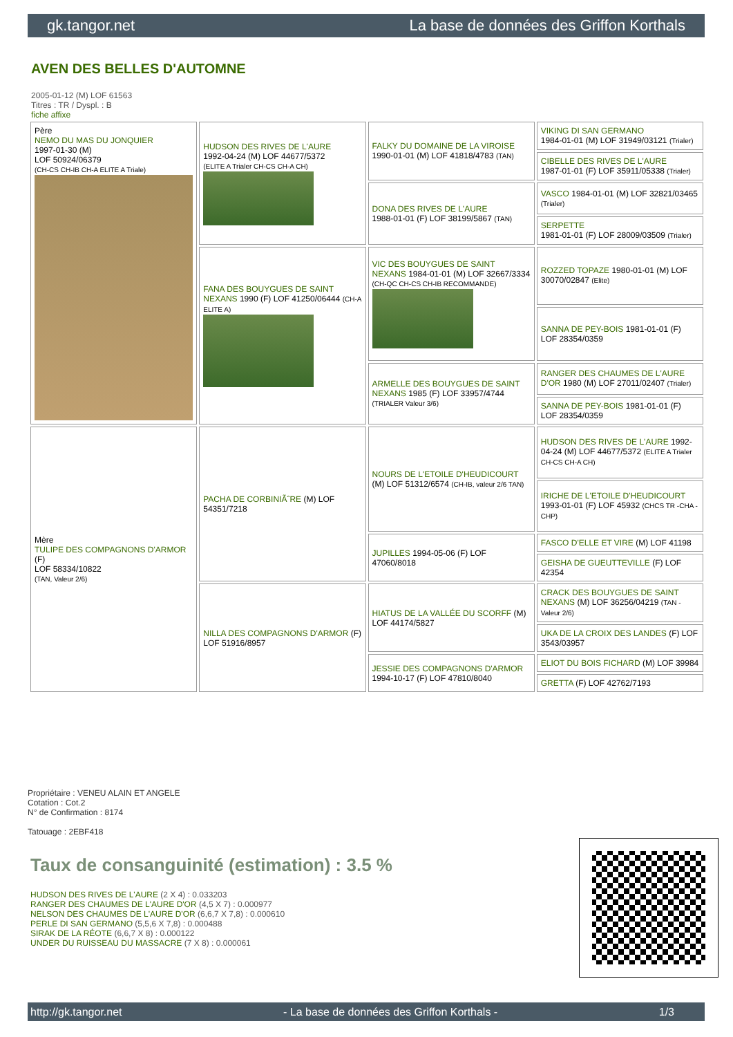gk.tangor.net La base de données des Griffon Korthals
AVEN DES BELLES D'AUTOMNE
2005-01-12 (M) LOF 61563
Titres : TR / Dyspl. : B
fiche affixe
| Père NEMO DU MAS DU JONQUIER 1997-01-30 (M) LOF 50924/06379 (CH-CS CH-IB CH-A ELITE A Triale) | HUDSON DES RIVES DE L'AURE 1992-04-24 (M) LOF 44677/5372 (ELITE A Trialer CH-CS CH-A CH) | FALKY DU DOMAINE DE LA VIROISE 1990-01-01 (M) LOF 41818/4783 (TAN) | VIKING DI SAN GERMANO 1984-01-01 (M) LOF 31949/03121 (Trialer) |
| | | | CIBELLE DES RIVES DE L'AURE 1987-01-01 (F) LOF 35911/05338 (Trialer) |
| | | DONA DES RIVES DE L'AURE 1988-01-01 (F) LOF 38199/5867 (TAN) | VASCO 1984-01-01 (M) LOF 32821/03465 (Trialer) |
| | | | SERPETTE 1981-01-01 (F) LOF 28009/03509 (Trialer) |
| | FANA DES BOUYGUES DE SAINT NEXANS 1990 (F) LOF 41250/06444 (CH-A ELITE A) | VIC DES BOUYGUES DE SAINT NEXANS 1984-01-01 (M) LOF 32667/3334 (CH-QC CH-CS CH-IB RECOMMANDE) | ROZZED TOPAZE 1980-01-01 (M) LOF 30070/02847 (Elite) |
| | | | SANNA DE PEY-BOIS 1981-01-01 (F) LOF 28354/0359 |
| | | ARMELLE DES BOUYGUES DE SAINT NEXANS 1985 (F) LOF 33957/4744 (TRIALER Valeur 3/6) | RANGER DES CHAUMES DE L'AURE D'OR 1980 (M) LOF 27011/02407 (Trialer) |
| | | | SANNA DE PEY-BOIS 1981-01-01 (F) LOF 28354/0359 |
| Mère TULIPE DES COMPAGNONS D'ARMOR (F) LOF 58334/10822 (TAN, Valeur 2/6) | PACHA DE CORBINIÃˆRE (M) LOF 54351/7218 | NOURS DE L'ETOILE D'HEUDICOURT (M) LOF 51312/6574 (CH-IB, valeur 2/6 TAN) | HUDSON DES RIVES DE L'AURE 1992-04-24 (M) LOF 44677/5372 (ELITE A Trialer CH-CS CH-A CH) |
| | | | IRICHE DE L'ETOILE D'HEUDICOURT 1993-01-01 (F) LOF 45932 (CHCS TR -CHA -CHP) |
| | | JUPILLES 1994-05-06 (F) LOF 47060/8018 | FASCO D'ELLE ET VIRE (M) LOF 41198 |
| | | | GEISHA DE GUEUTTEVILLE (F) LOF 42354 |
| | NILLA DES COMPAGNONS D'ARMOR (F) LOF 51916/8957 | HIATUS DE LA VALLÉE DU SCORFF (M) LOF 44174/5827 | CRACK DES BOUYGUES DE SAINT NEXANS (M) LOF 36256/04219 (TAN - Valeur 2/6) |
| | | | UKA DE LA CROIX DES LANDES (F) LOF 3543/03957 |
| | | JESSIE DES COMPAGNONS D'ARMOR 1994-10-17 (F) LOF 47810/8040 | ELIOT DU BOIS FICHARD (M) LOF 39984 |
| | | | GRETTA (F) LOF 42762/7193 |
Propriétaire : VENEU ALAIN ET ANGELE
Cotation : Cot.2
N° de Confirmation : 8174
Tatouage : 2EBF418
Taux de consanguinité (estimation) : 3.5 %
HUDSON DES RIVES DE L'AURE (2 X 4) : 0.033203
RANGER DES CHAUMES DE L'AURE D'OR (4,5 X 7) : 0.000977
NELSON DES CHAUMES DE L'AURE D'OR (6,6,7 X 7,8) : 0.000610
PERLE DI SAN GERMANO (5,5,6 X 7,8) : 0.000488
SIRAK DE LA RÉOTE (6,6,7 X 8) : 0.000122
UNDER DU RUISSEAU DU MASSACRE (7 X 8) : 0.000061
http://gk.tangor.net - La base de données des Griffon Korthals - 1/3